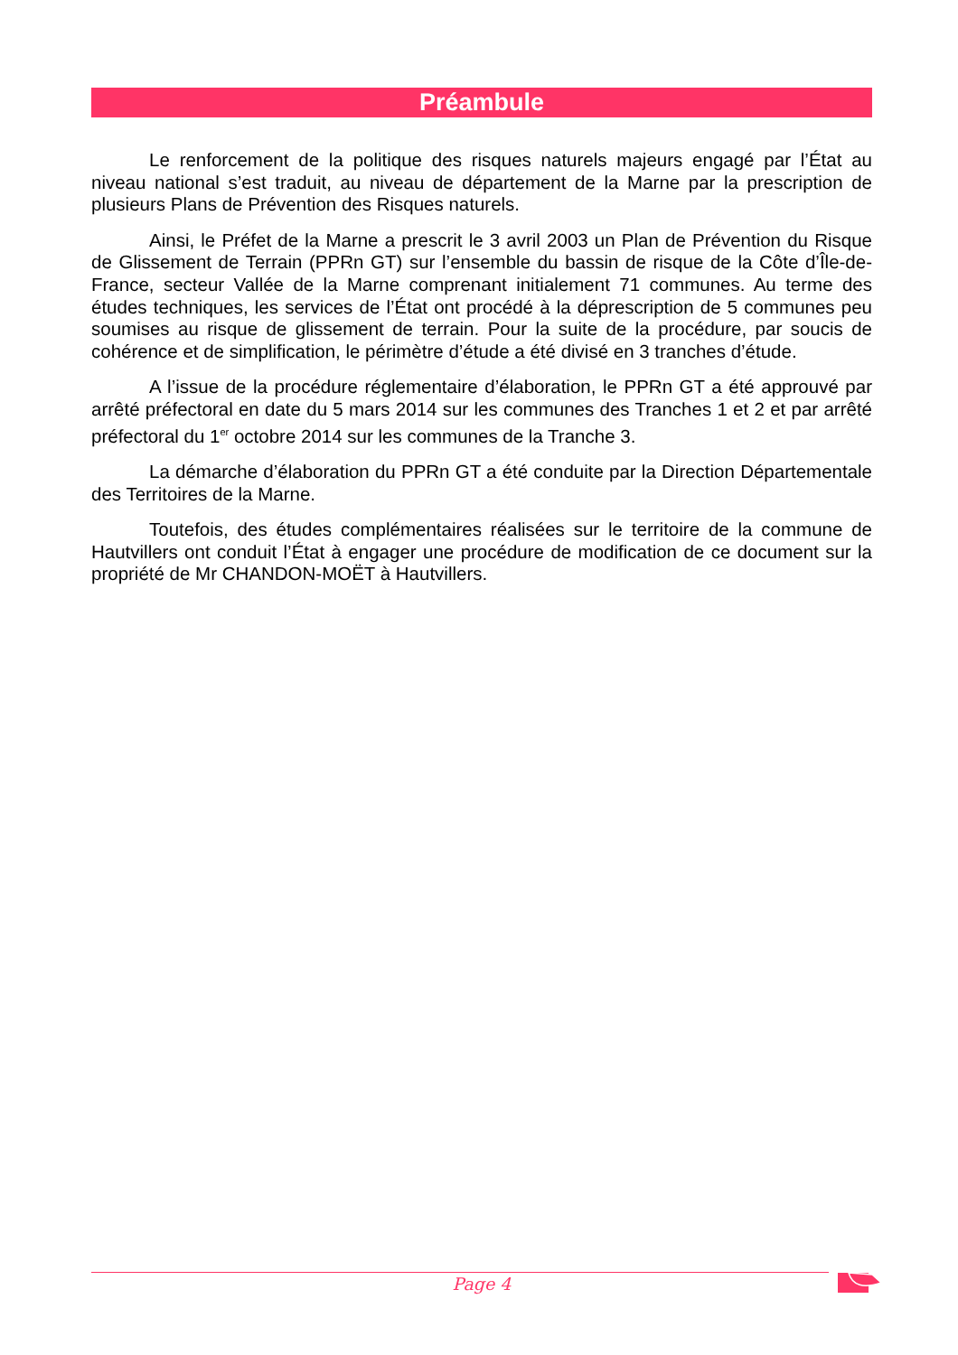Préambule
Le renforcement de la politique des risques naturels majeurs engagé par l’État au niveau national s’est traduit, au niveau de département de la Marne par la prescription de plusieurs Plans de Prévention des Risques naturels.
Ainsi, le Préfet de la Marne a prescrit le 3 avril 2003 un Plan de Prévention du Risque de Glissement de Terrain (PPRn GT) sur l’ensemble du bassin de risque de la Côte d’Île-de-France, secteur Vallée de la Marne comprenant initialement 71 communes. Au terme des études techniques, les services de l’État ont procédé à la déprescription de 5 communes peu soumises au risque de glissement de terrain. Pour la suite de la procédure, par soucis de cohérence et de simplification, le périmètre d’étude a été divisé en 3 tranches d’étude.
A l’issue de la procédure réglementaire d’élaboration, le PPRn GT a été approuvé par arrêté préfectoral en date du 5 mars 2014 sur les communes des Tranches 1 et 2 et par arrêté préfectoral du 1<sup>er</sup> octobre 2014 sur les communes de la Tranche 3.
La démarche d’élaboration du PPRn GT a été conduite par la Direction Départementale des Territoires de la Marne.
Toutefois, des études complémentaires réalisées sur le territoire de la commune de Hautvillers ont conduit l’État à engager une procédure de modification de ce document sur la propriété de Mr CHANDON-MOËT à Hautvillers.
Page 4